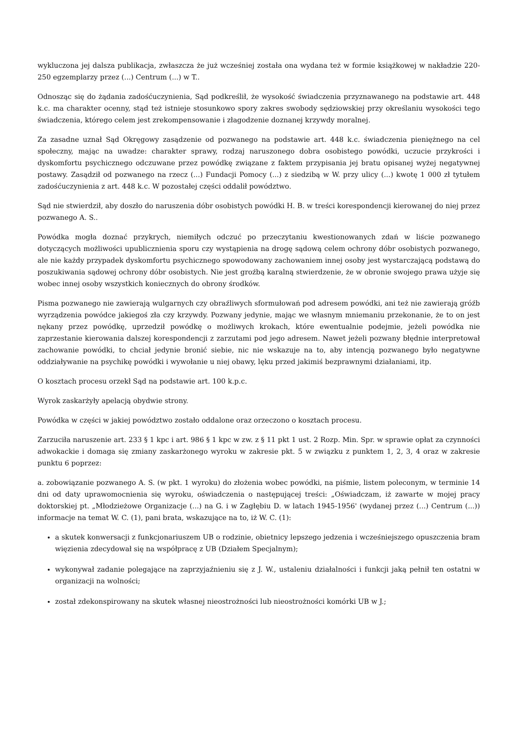wykluczona jej dalsza publikacja, zwłaszcza że już wcześniej została ona wydana też w formie książkowej w nakładzie 220-250 egzemplarzy przez (...) Centrum (...) w T..
Odnosząc się do żądania zadośćuczynienia, Sąd podkreślił, że wysokość świadczenia przyznawanego na podstawie art. 448 k.c. ma charakter ocenny, stąd też istnieje stosunkowo spory zakres swobody sędziowskiej przy określaniu wysokości tego świadczenia, którego celem jest zrekompensowanie i złagodzenie doznanej krzywdy moralnej.
Za zasadne uznał Sąd Okręgowy zasądzenie od pozwanego na podstawie art. 448 k.c. świadczenia pieniężnego na cel społeczny, mając na uwadze: charakter sprawy, rodzaj naruszonego dobra osobistego powódki, uczucie przykrości i dyskomfortu psychicznego odczuwane przez powódkę związane z faktem przypisania jej bratu opisanej wyżej negatywnej postawy. Zasądził od pozwanego na rzecz (...) Fundacji Pomocy (...) z siedzibą w W. przy ulicy (...) kwotę 1 000 zł tytułem zadośćuczynienia z art. 448 k.c. W pozostałej części oddalił powództwo.
Sąd nie stwierdził, aby doszło do naruszenia dóbr osobistych powódki H. B. w treści korespondencji kierowanej do niej przez pozwanego A. S..
Powódka mogła doznać przykrych, niemiłych odczuć po przeczytaniu kwestionowanych zdań w liście pozwanego dotyczących możliwości upublicznienia sporu czy wystąpienia na drogę sądową celem ochrony dóbr osobistych pozwanego, ale nie każdy przypadek dyskomfortu psychicznego spowodowany zachowaniem innej osoby jest wystarczającą podstawą do poszukiwania sądowej ochrony dóbr osobistych. Nie jest groźbą karalną stwierdzenie, że w obronie swojego prawa użyje się wobec innej osoby wszystkich koniecznych do obrony środków.
Pisma pozwanego nie zawierają wulgarnych czy obraźliwych sformułowań pod adresem powódki, ani też nie zawierają gróźb wyrządzenia powódce jakiegoś zła czy krzywdy. Pozwany jedynie, mając we własnym mniemaniu przekonanie, że to on jest nękany przez powódkę, uprzedził powódkę o możliwych krokach, które ewentualnie podejmie, jeżeli powódka nie zaprzestanie kierowania dalszej korespondencji z zarzutami pod jego adresem. Nawet jeżeli pozwany błędnie interpretował zachowanie powódki, to chciał jedynie bronić siebie, nic nie wskazuje na to, aby intencją pozwanego było negatywne oddziaływanie na psychikę powódki i wywołanie u niej obawy, lęku przed jakimiś bezprawnymi działaniami, itp.
O kosztach procesu orzekł Sąd na podstawie art. 100 k.p.c.
Wyrok zaskarżyły apelacją obydwie strony.
Powódka w części w jakiej powództwo zostało oddalone oraz orzeczono o kosztach procesu.
Zarzuciła naruszenie art. 233 § 1 kpc i art. 986 § 1 kpc w zw. z § 11 pkt 1 ust. 2 Rozp. Min. Spr. w sprawie opłat za czynności adwokackie i domaga się zmiany zaskarżonego wyroku w zakresie pkt. 5 w związku z punktem 1, 2, 3, 4 oraz w zakresie punktu 6 poprzez:
a. zobowiązanie pozwanego A. S. (w pkt. 1 wyroku) do złożenia wobec powódki, na piśmie, listem poleconym, w terminie 14 dni od daty uprawomocnienia się wyroku, oświadczenia o następującej treści: „Oświadczam, iż zawarte w mojej pracy doktorskiej pt. „Młodzieżowe Organizacje (...) na G. i w Zagłębiu D. w latach 1945-1956' (wydanej przez (...) Centrum (...)) informacje na temat W. C. (1), pani brata, wskazujące na to, iż W. C. (1):
a skutek konwersacji z funkcjonariuszem UB o rodzinie, obietnicy lepszego jedzenia i wcześniejszego opuszczenia bram więzienia zdecydował się na współpracę z UB (Działem Specjalnym);
wykonywał zadanie polegające na zaprzyjaźnieniu się z J. W., ustaleniu działalności i funkcji jaką pełnił ten ostatni w organizacji na wolności;
został zdekonspirowany na skutek własnej nieostrożności lub nieostrożności komórki UB w J.;